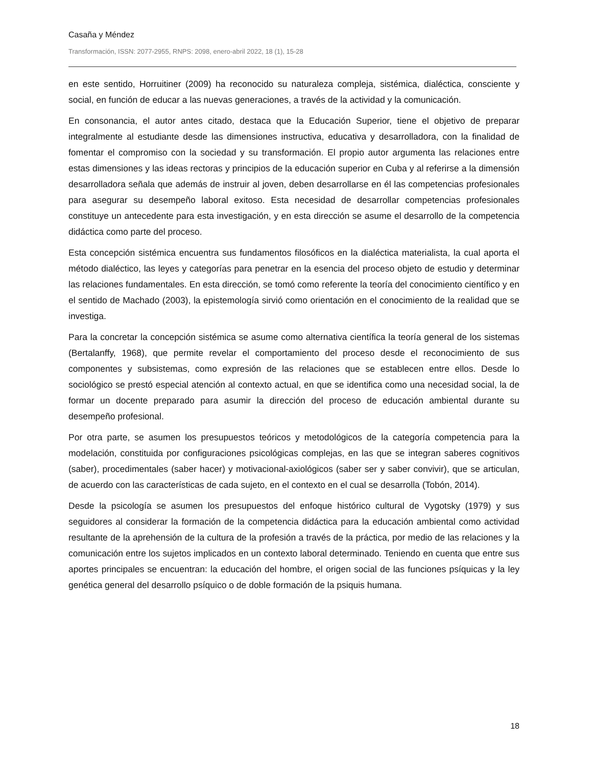Casaña y Méndez
Transformación, ISSN: 2077-2955, RNPS: 2098, enero-abril 2022, 18 (1), 15-28
en este sentido, Horruitiner (2009) ha reconocido su naturaleza compleja, sistémica, dialéctica, consciente y social, en función de educar a las nuevas generaciones, a través de la actividad y la comunicación.
En consonancia, el autor antes citado, destaca que la Educación Superior, tiene el objetivo de preparar integralmente al estudiante desde las dimensiones instructiva, educativa y desarrolladora, con la finalidad de fomentar el compromiso con la sociedad y su transformación. El propio autor argumenta las relaciones entre estas dimensiones y las ideas rectoras y principios de la educación superior en Cuba y al referirse a la dimensión desarrolladora señala que además de instruir al joven, deben desarrollarse en él las competencias profesionales para asegurar su desempeño laboral exitoso. Esta necesidad de desarrollar competencias profesionales constituye un antecedente para esta investigación, y en esta dirección se asume el desarrollo de la competencia didáctica como parte del proceso.
Esta concepción sistémica encuentra sus fundamentos filosóficos en la dialéctica materialista, la cual aporta el método dialéctico, las leyes y categorías para penetrar en la esencia del proceso objeto de estudio y determinar las relaciones fundamentales. En esta dirección, se tomó como referente la teoría del conocimiento científico y en el sentido de Machado (2003), la epistemología sirvió como orientación en el conocimiento de la realidad que se investiga.
Para la concretar la concepción sistémica se asume como alternativa científica la teoría general de los sistemas (Bertalanffy, 1968), que permite revelar el comportamiento del proceso desde el reconocimiento de sus componentes y subsistemas, como expresión de las relaciones que se establecen entre ellos. Desde lo sociológico se prestó especial atención al contexto actual, en que se identifica como una necesidad social, la de formar un docente preparado para asumir la dirección del proceso de educación ambiental durante su desempeño profesional.
Por otra parte, se asumen los presupuestos teóricos y metodológicos de la categoría competencia para la modelación, constituida por configuraciones psicológicas complejas, en las que se integran saberes cognitivos (saber), procedimentales (saber hacer) y motivacional-axiológicos (saber ser y saber convivir), que se articulan, de acuerdo con las características de cada sujeto, en el contexto en el cual se desarrolla (Tobón, 2014).
Desde la psicología se asumen los presupuestos del enfoque histórico cultural de Vygotsky (1979) y sus seguidores al considerar la formación de la competencia didáctica para la educación ambiental como actividad resultante de la aprehensión de la cultura de la profesión a través de la práctica, por medio de las relaciones y la comunicación entre los sujetos implicados en un contexto laboral determinado. Teniendo en cuenta que entre sus aportes principales se encuentran: la educación del hombre, el origen social de las funciones psíquicas y la ley genética general del desarrollo psíquico o de doble formación de la psiquis humana.
18